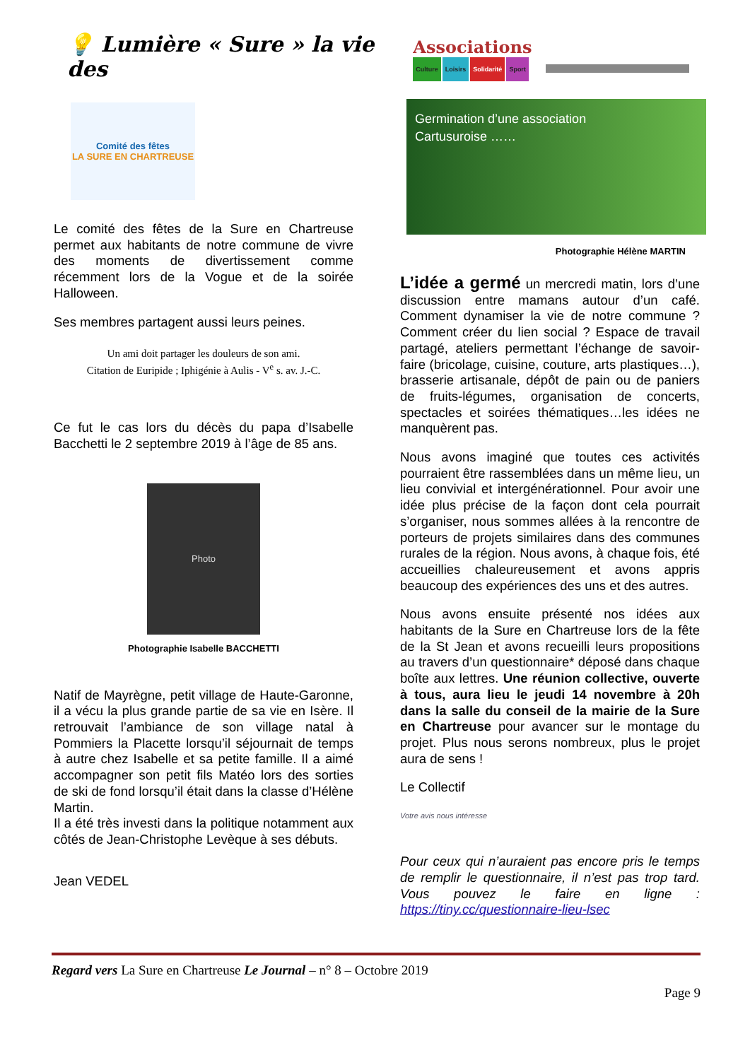💡 Lumière « Sure » la vie des
Associations
Culture Loisirs Solidarité Sport
Comité des fêtes
LA SURE EN CHARTREUSE
Le comité des fêtes de la Sure en Chartreuse permet aux habitants de notre commune de vivre des moments de divertissement comme récemment lors de la Vogue et de la soirée Halloween.
Ses membres partagent aussi leurs peines.
Un ami doit partager les douleurs de son ami.
Citation de Euripide ; Iphigénie à Aulis - V<sup>e</sup> s. av. J.-C.
Ce fut le cas lors du décès du papa d’Isabelle Bacchetti le 2 septembre 2019 à l’âge de 85 ans.
Photo
Photographie Isabelle BACCHETTI
Natif de Mayrègne, petit village de Haute-Garonne, il a vécu la plus grande partie de sa vie en Isère. Il retrouvait l’ambiance de son village natal à Pommiers la Placette lorsqu’il séjournait de temps à autre chez Isabelle et sa petite famille. Il a aimé accompagner son petit fils Matéo lors des sorties de ski de fond lorsqu’il était dans la classe d’Hélène Martin.
Il a été très investi dans la politique notamment aux côtés de Jean-Christophe Levèque à ses débuts.
Jean VEDEL
Germination d’une association
Cartusuroise ……
Photographie Hélène MARTIN
L’idée a germé un mercredi matin, lors d’une discussion entre mamans autour d’un café. Comment dynamiser la vie de notre commune ? Comment créer du lien social ? Espace de travail partagé, ateliers permettant l’échange de savoir-faire (bricolage, cuisine, couture, arts plastiques…), brasserie artisanale, dépôt de pain ou de paniers de fruits-légumes, organisation de concerts, spectacles et soirées thématiques…les idées ne manquèrent pas.
Nous avons imaginé que toutes ces activités pourraient être rassemblées dans un même lieu, un lieu convivial et intergénérationnel. Pour avoir une idée plus précise de la façon dont cela pourrait s’organiser, nous sommes allées à la rencontre de porteurs de projets similaires dans des communes rurales de la région. Nous avons, à chaque fois, été accueillies chaleureusement et avons appris beaucoup des expériences des uns et des autres.
Nous avons ensuite présenté nos idées aux habitants de la Sure en Chartreuse lors de la fête de la St Jean et avons recueilli leurs propositions au travers d’un questionnaire* déposé dans chaque boîte aux lettres. Une réunion collective, ouverte à tous, aura lieu le jeudi 14 novembre à 20h dans la salle du conseil de la mairie de la Sure en Chartreuse pour avancer sur le montage du projet. Plus nous serons nombreux, plus le projet aura de sens !
Le Collectif
Votre avis nous intéresse
Pour ceux qui n’auraient pas encore pris le temps de remplir le questionnaire, il n’est pas trop tard. Vous pouvez le faire en ligne : https://tiny.cc/questionnaire-lieu-lsec
Regard vers La Sure en Chartreuse Le Journal – n° 8 – Octobre 2019
Page 9